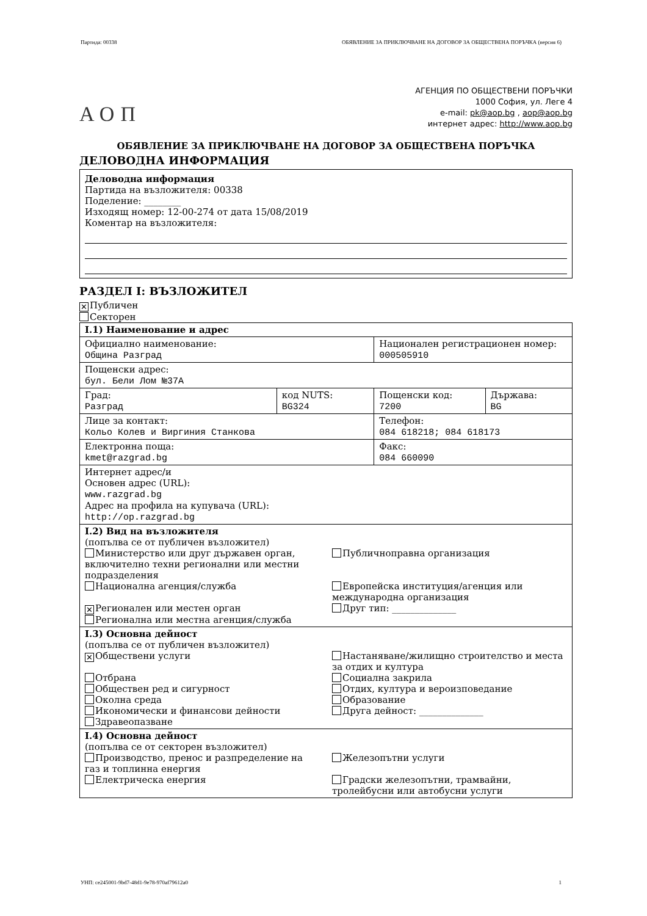Партида: 00338 ОБЯВЛЕНИЕ ЗА ПРИКЛЮЧВАНЕ НА ДОГОВОР ЗА ОБЩЕСТВЕНА ПОРЪЧКА (версия 6)
АОП
АГЕНЦИЯ ПО ОБЩЕСТВЕНИ ПОРЪЧКИ
1000 София, ул. Леге 4
e-mail: pk@aop.bg , aop@aop.bg
интернет адрес: http://www.aop.bg
ОБЯВЛЕНИЕ ЗА ПРИКЛЮЧВАНЕ НА ДОГОВОР ЗА ОБЩЕСТВЕНА ПОРЪЧКА
ДЕЛОВОДНА ИНФОРМАЦИЯ
Деловодна информация
Партида на възложителя: 00338
Поделение: ________
Изходящ номер: 12-00-274 от дата 15/08/2019
Коментар на възложителя:
РАЗДЕЛ I: ВЪЗЛОЖИТЕЛ
✕ Публичен
Секторен
| I.1) Наименование и адрес | | | |
| Официално наименование: Община Разград | | Национален регистрационен номер: 000505910 | |
| Пощенски адрес: бул. Бели Лом №37А | | | |
| Град: Разград | код NUTS: BG324 | Пощенски код: 7200 | Държава: BG |
| Лице за контакт: Кольо Колев и Виргиния Станкова | | Телефон: 084 618218; 084 618173 | |
| Електронна поща: kmet@razgrad.bg | | Факс: 084 660090 | |
| Интернет адрес/и Основен адрес (URL): www.razgrad.bg Адрес на профила на купувача (URL): http://op.razgrad.bg | | | |
| I.2) Вид на възложителя (попълва се от публичен възложител) Министерство или друг държавен орган, включително техни регионални или местни подразделения Публичноправна организация Национална агенция/служба Европейска институция/агенция или международна организация ✕ Регионален или местен орган Регионална или местна агенция/служба Друг тип: ______________ | | | |
| I.3) Основна дейност (попълва се от публичен възложител) ✕ Обществени услуги Настаняване/жилищно строителство и места за отдих и култура Отбрана Социална закрила Обществен ред и сигурност Отдих, култура и вероизповедание Околна среда Образование Икономически и финансови дейности Друга дейност: ______________ Здравеопазване | | | |
| I.4) Основна дейност (попълва се от секторен възложител) Производство, пренос и разпределение на газ и топлинна енергия Железопътни услуги Електрическа енергия Градски железопътни, трамвайни, тролейбусни или автобусни услуги | | | |
УНП: ce245001-9bd7-48d1-9e78-970af79612a0 1